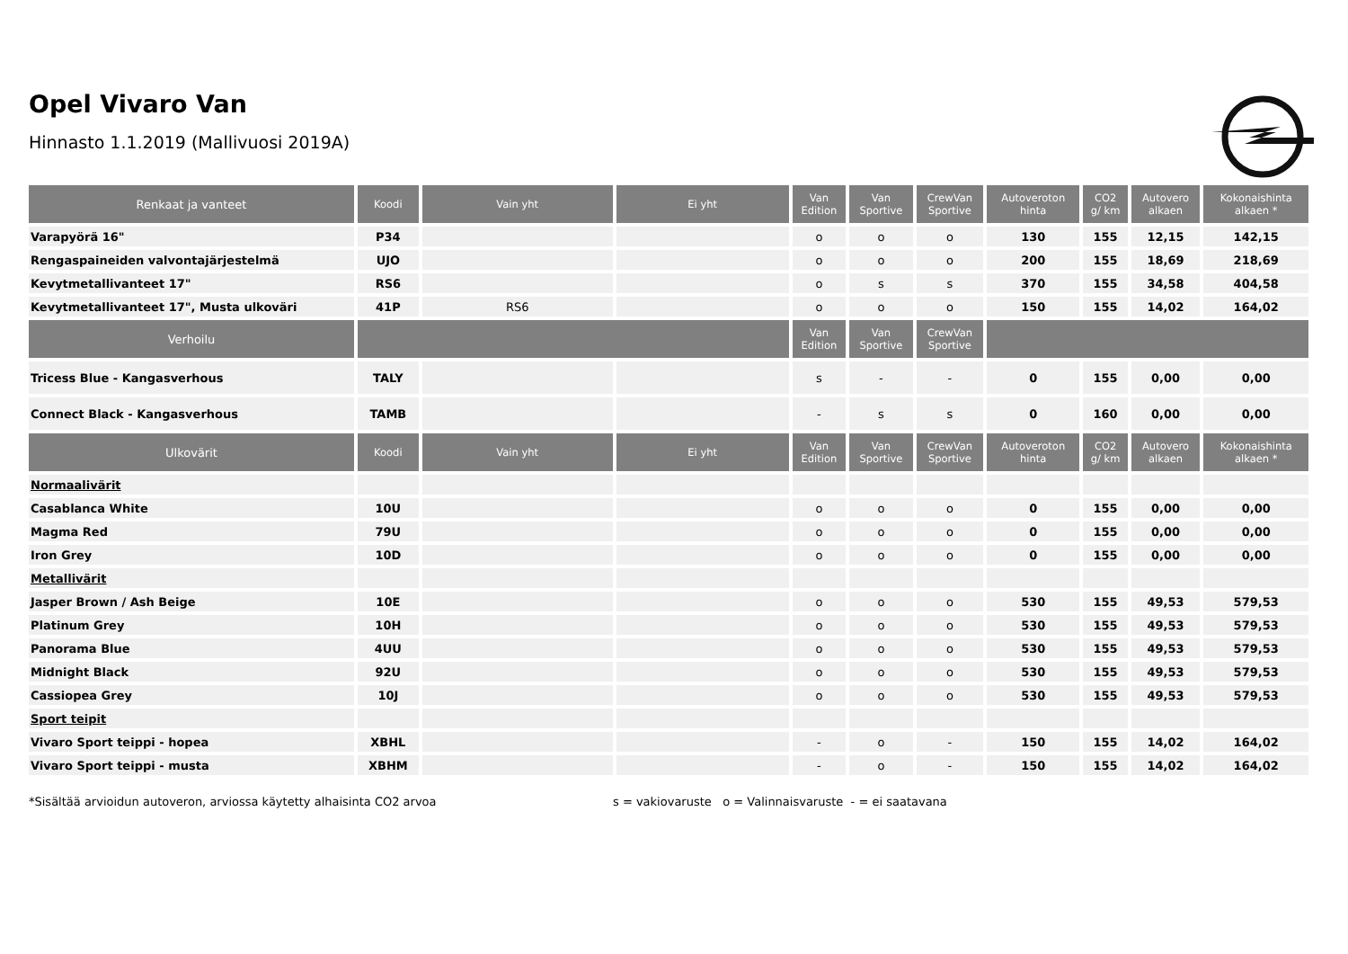Opel Vivaro Van
Hinnasto 1.1.2019 (Mallivuosi 2019A)
| Renkaat ja vanteet | Koodi | Vain yht | Ei yht | Van Edition | Van Sportive | CrewVan Sportive | Autoveroton hinta | CO2 g/ km | Autovero alkaen | Kokonaishinta alkaen * |
| --- | --- | --- | --- | --- | --- | --- | --- | --- | --- | --- |
| Varapyörä 16" | P34 | | | o | o | o | 130 | 155 | 12,15 | 142,15 |
| Rengaspaineiden valvontajärjestelmä | UJO | | | o | o | o | 200 | 155 | 18,69 | 218,69 |
| Kevytmetallivanteet 17" | RS6 | | | o | s | s | 370 | 155 | 34,58 | 404,58 |
| Kevytmetallivanteet 17", Musta ulkoväri | 41P | RS6 | | o | o | o | 150 | 155 | 14,02 | 164,02 |
| Verhoilu | | | | Van Edition | Van Sportive | CrewVan Sportive | | | | |
| Tricess Blue - Kangasverhous | TALY | | | s | - | - | 0 | 155 | 0,00 | 0,00 |
| Connect Black - Kangasverhous | TAMB | | | - | s | s | 0 | 160 | 0,00 | 0,00 |
| Ulkovärit | Koodi | Vain yht | Ei yht | Van Edition | Van Sportive | CrewVan Sportive | Autoveroton hinta | CO2 g/ km | Autovero alkaen | Kokonaishinta alkaen * |
| Normaalivärit | | | | | | | | | | |
| Casablanca White | 10U | | | o | o | o | 0 | 155 | 0,00 | 0,00 |
| Magma Red | 79U | | | o | o | o | 0 | 155 | 0,00 | 0,00 |
| Iron Grey | 10D | | | o | o | o | 0 | 155 | 0,00 | 0,00 |
| Metallivärit | | | | | | | | | | |
| Jasper Brown / Ash Beige | 10E | | | o | o | o | 530 | 155 | 49,53 | 579,53 |
| Platinum Grey | 10H | | | o | o | o | 530 | 155 | 49,53 | 579,53 |
| Panorama Blue | 4UU | | | o | o | o | 530 | 155 | 49,53 | 579,53 |
| Midnight Black | 92U | | | o | o | o | 530 | 155 | 49,53 | 579,53 |
| Cassiopea Grey | 10J | | | o | o | o | 530 | 155 | 49,53 | 579,53 |
| Sport teipit | | | | | | | | | | |
| Vivaro Sport teippi - hopea | XBHL | | | - | o | - | 150 | 155 | 14,02 | 164,02 |
| Vivaro Sport teippi - musta | XBHM | | | - | o | - | 150 | 155 | 14,02 | 164,02 |
*Sisältää arvioidun autoveron, arviossa käytetty alhaisinta CO2 arvoa
s = vakiovaruste o = Valinnaisvaruste - = ei saatavana